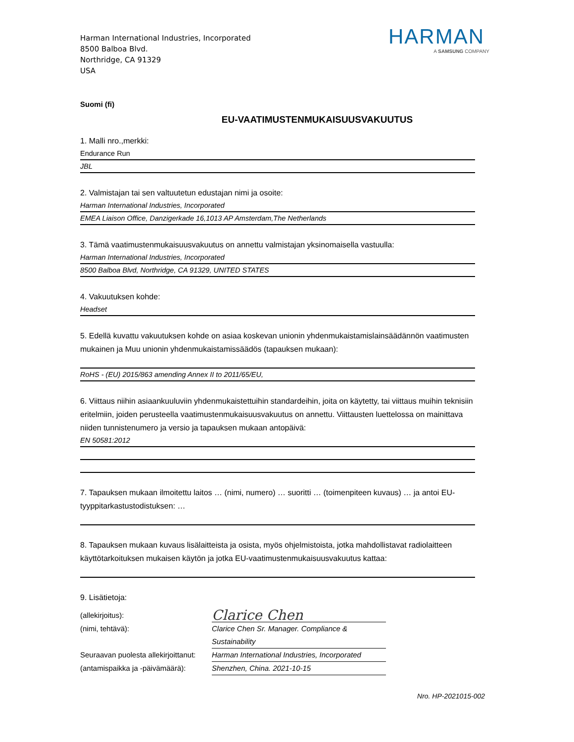Harman International Industries, Incorporated
8500 Balboa Blvd.
Northridge, CA 91329
USA
HARMAN
A SAMSUNG COMPANY
Suomi (fi)
EU-VAATIMUSTENMUKAISUUSVAKUUTUS
1. Malli nro.,merkki:
Endurance Run
JBL
2. Valmistajan tai sen valtuutetun edustajan nimi ja osoite:
Harman International Industries, Incorporated
EMEA Liaison Office, Danzigerkade 16,1013 AP Amsterdam,The Netherlands
3. Tämä vaatimustenmukaisuusvakuutus on annettu valmistajan yksinomaisella vastuulla:
Harman International Industries, Incorporated
8500 Balboa Blvd, Northridge, CA 91329, UNITED STATES
4. Vakuutuksen kohde:
Headset
5. Edellä kuvattu vakuutuksen kohde on asiaa koskevan unionin yhdenmukaistamislainsäädännön vaatimusten mukainen ja Muu unionin yhdenmukaistamissäädös (tapauksen mukaan):
RoHS - (EU) 2015/863 amending Annex II to 2011/65/EU,
6. Viittaus niihin asiaankuuluviin yhdenmukaistettuihin standardeihin, joita on käytetty, tai viittaus muihin teknisiin eritelmiin, joiden perusteella vaatimustenmukaisuusvakuutus on annettu. Viittausten luettelossa on mainittava niiden tunnistenumero ja versio ja tapauksen mukaan antopäivä:
EN 50581:2012
7. Tapauksen mukaan ilmoitettu laitos … (nimi, numero) … suoritti … (toimenpiteen kuvaus) … ja antoi EU-tyyppitarkastustodistuksen: …
8. Tapauksen mukaan kuvaus lisälaitteista ja osista, myös ohjelmistoista, jotka mahdollistavat radiolaitteen käyttötarkoituksen mukaisen käytön ja jotka EU-vaatimustenmukaisuusvakuutus kattaa:
9. Lisätietoja:
(allekirjoitus):
Clarice Chen
(nimi, tehtävä):
Clarice Chen Sr. Manager. Compliance & Sustainability
Seuraavan puolesta allekirjoittanut:
Harman International Industries, Incorporated
(antamispaikka ja -päivämäärä):
Shenzhen, China. 2021-10-15
Nro. HP-2021015-002